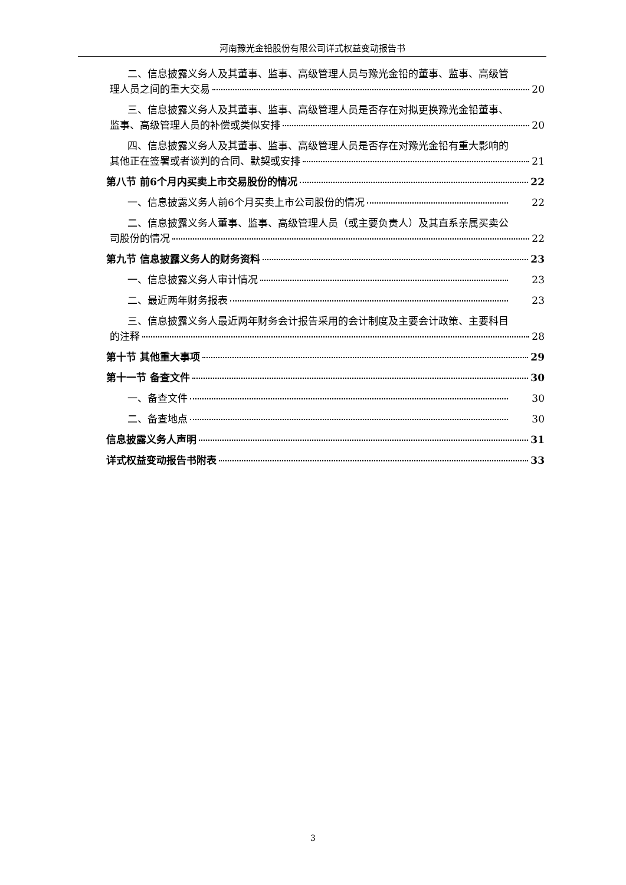河南豫光金铅股份有限公司详式权益变动报告书
二、信息披露义务人及其董事、监事、高级管理人员与豫光金铅的董事、监事、高级管
理人员之间的重大交易 20
三、信息披露义务人及其董事、监事、高级管理人员是否存在对拟更换豫光金铅董事、
监事、高级管理人员的补偿或类似安排 20
四、信息披露义务人及其董事、监事、高级管理人员是否存在对豫光金铅有重大影响的
其他正在签署或者谈判的合同、默契或安排 21
第八节 前6个月内买卖上市交易股份的情况 22
一、信息披露义务人前6个月买卖上市公司股份的情况 22
二、信息披露义务人董事、监事、高级管理人员（或主要负责人）及其直系亲属买卖公
司股份的情况 22
第九节 信息披露义务人的财务资料 23
一、信息披露义务人审计情况 23
二、最近两年财务报表 23
三、信息披露义务人最近两年财务会计报告采用的会计制度及主要会计政策、主要科目
的注释 28
第十节 其他重大事项 29
第十一节 备查文件 30
一、备查文件 30
二、备查地点 30
信息披露义务人声明 31
详式权益变动报告书附表 33
3